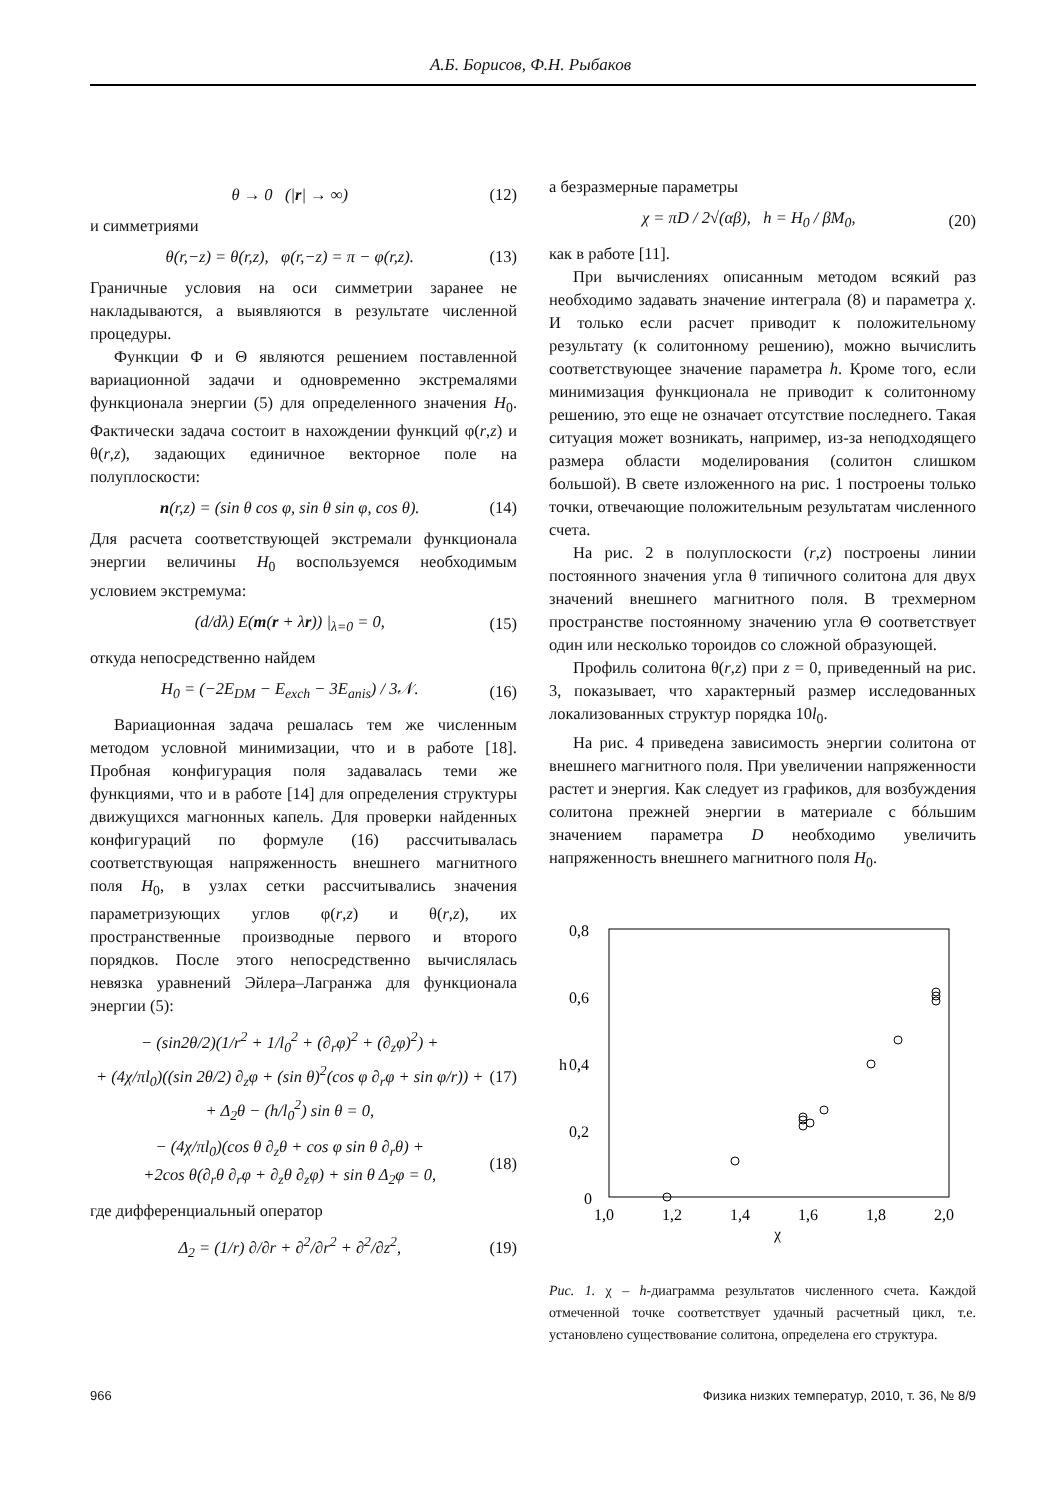А.Б. Борисов, Ф.Н. Рыбаков
θ → 0 (|r| → ∞) (12)
и симметриями
θ(r,−z) = θ(r,z), φ(r,−z) = π − φ(r,z). (13)
Граничные условия на оси симметрии заранее не накладываются, а выявляются в результате численной процедуры.
Функции Φ и Θ являются решением поставленной вариационной задачи и одновременно экстремалями функционала энергии (5) для определенного значения H<sub>0</sub>. Фактически задача состоит в нахождении функций φ(r,z) и θ(r,z), задающих единичное векторное поле на полуплоскости:
n(r,z) = (sin θ cos φ, sin θ sin φ, cos θ). (14)
Для расчета соответствующей экстремали функционала энергии величины H<sub>0</sub> воспользуемся необходимым условием экстремума:
(d/dλ) E(m(r + λr)) |<sub>λ=0</sub> = 0, (15)
откуда непосредственно найдем
H<sub>0</sub> = (−2E<sub>DM</sub> − E<sub>exch</sub> − 3E<sub>anis</sub>) / 3𝒩. (16)
Вариационная задача решалась тем же численным методом условной минимизации, что и в работе [18]. Пробная конфигурация поля задавалась теми же функциями, что и в работе [14] для определения структуры движущихся магнонных капель. Для проверки найденных конфигураций по формуле (16) рассчитывалась соответствующая напряженность внешнего магнитного поля H<sub>0</sub>, в узлах сетки рассчитывались значения параметризующих углов φ(r,z) и θ(r,z), их пространственные производные первого и второго порядков. После этого непосредственно вычислялась невязка уравнений Эйлера–Лагранжа для функционала энергии (5):
− (sin2θ/2)(1/r<sup>2</sup> + 1/l<sub>0</sub><sup>2</sup> + (∂<sub>r</sub>φ)<sup>2</sup> + (∂<sub>z</sub>φ)<sup>2</sup>) +
+ (4χ/πl<sub>0</sub>)((sin 2θ/2) ∂<sub>z</sub>φ + (sin θ)<sup>2</sup>(cos φ ∂<sub>r</sub>φ + sin φ/r)) +
+ Δ<sub>2</sub>θ − (h/l<sub>0</sub><sup>2</sup>) sin θ = 0, (17)
− (4χ/πl<sub>0</sub>)(cos θ ∂<sub>z</sub>θ + cos φ sin θ ∂<sub>r</sub>θ) +
+2cos θ(∂<sub>r</sub>θ ∂<sub>r</sub>φ + ∂<sub>z</sub>θ ∂<sub>z</sub>φ) + sin θ Δ<sub>2</sub>φ = 0, (18)
где дифференциальный оператор
Δ<sub>2</sub> = (1/r) ∂/∂r + ∂<sup>2</sup>/∂r<sup>2</sup> + ∂<sup>2</sup>/∂z<sup>2</sup>, (19)
а безразмерные параметры
χ = πD / 2√(αβ), h = H<sub>0</sub> / βM<sub>0</sub>, (20)
как в работе [11].
При вычислениях описанным методом всякий раз необходимо задавать значение интеграла (8) и параметра χ. И только если расчет приводит к положительному результату (к солитонному решению), можно вычислить соответствующее значение параметра h. Кроме того, если минимизация функционала не приводит к солитонному решению, это еще не означает отсутствие последнего. Такая ситуация может возникать, например, из-за неподходящего размера области моделирования (солитон слишком большой). В свете изложенного на рис. 1 построены только точки, отвечающие положительным результатам численного счета.
На рис. 2 в полуплоскости (r,z) построены линии постоянного значения угла θ типичного солитона для двух значений внешнего магнитного поля. В трехмерном пространстве постоянному значению угла Θ соответствует один или несколько тороидов со сложной образующей.
Профиль солитона θ(r,z) при z = 0, приведенный на рис. 3, показывает, что характерный размер исследованных локализованных структур порядка 10l<sub>0</sub>.
На рис. 4 приведена зависимость энергии солитона от внешнего магнитного поля. При увеличении напряженности растет и энергия. Как следует из графиков, для возбуждения солитона прежней энергии в материале с бóльшим значением параметра D необходимо увеличить напряженность внешнего магнитного поля H<sub>0</sub>.
0,8
0,6
0,4
0,2
0
1,0
1,2
1,4
1,6
1,8
2,0
h
χ
Рис. 1. χ – h-диаграмма результатов численного счета. Каждой отмеченной точке соответствует удачный расчетный цикл, т.е. установлено существование солитона, определена его структура.
966 Физика низких температур, 2010, т. 36, № 8/9